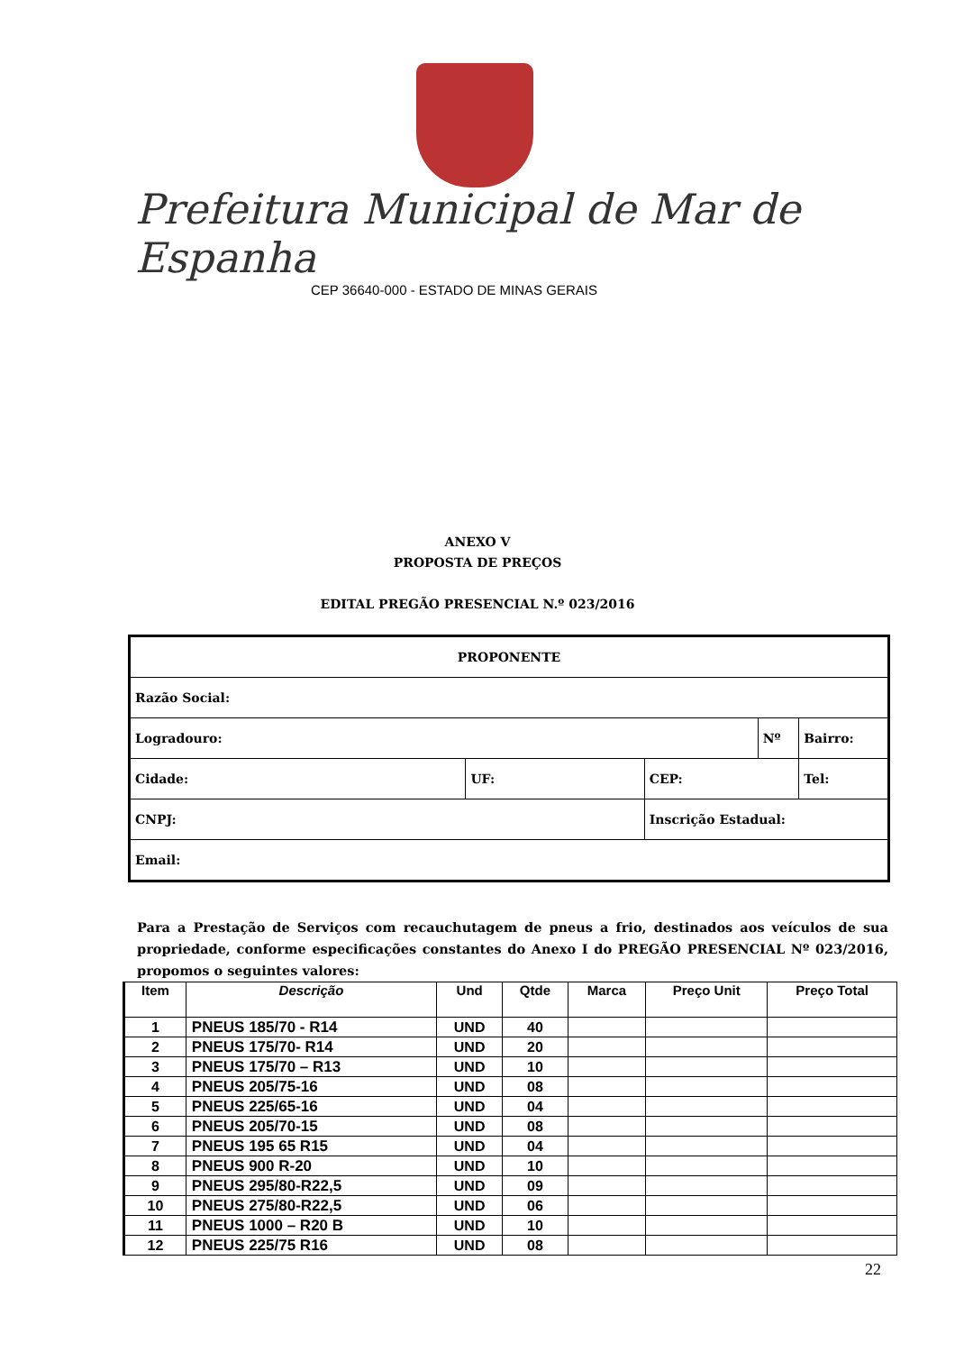Prefeitura Municipal de Mar de Espanha
CEP 36640-000 - ESTADO DE MINAS GERAIS
ANEXO V
PROPOSTA DE PREÇOS
EDITAL PREGÃO PRESENCIAL N.º 023/2016
| PROPONENTE | | | | | |
| Razão Social: | | | | | |
| Logradouro: | | | Nº | | Bairro: |
| Cidade: | UF: | CEP: | | Tel: | |
| CNPJ: | | Inscrição Estadual: | | | |
| Email: | | | | | |
Para a Prestação de Serviços com recauchutagem de pneus a frio, destinados aos veículos de sua propriedade, conforme especificações constantes do Anexo I do PREGÃO PRESENCIAL Nº 023/2016, propomos o seguintes valores:
| Item | Descrição | Und | Qtde | Marca | Preço Unit | Preço Total |
| --- | --- | --- | --- | --- | --- | --- |
| 1 | PNEUS 185/70 - R14 | UND | 40 | | | |
| 2 | PNEUS 175/70- R14 | UND | 20 | | | |
| 3 | PNEUS 175/70 – R13 | UND | 10 | | | |
| 4 | PNEUS 205/75-16 | UND | 08 | | | |
| 5 | PNEUS 225/65-16 | UND | 04 | | | |
| 6 | PNEUS 205/70-15 | UND | 08 | | | |
| 7 | PNEUS 195 65 R15 | UND | 04 | | | |
| 8 | PNEUS 900 R-20 | UND | 10 | | | |
| 9 | PNEUS 295/80-R22,5 | UND | 09 | | | |
| 10 | PNEUS 275/80-R22,5 | UND | 06 | | | |
| 11 | PNEUS 1000 – R20 B | UND | 10 | | | |
| 12 | PNEUS 225/75 R16 | UND | 08 | | | |
22